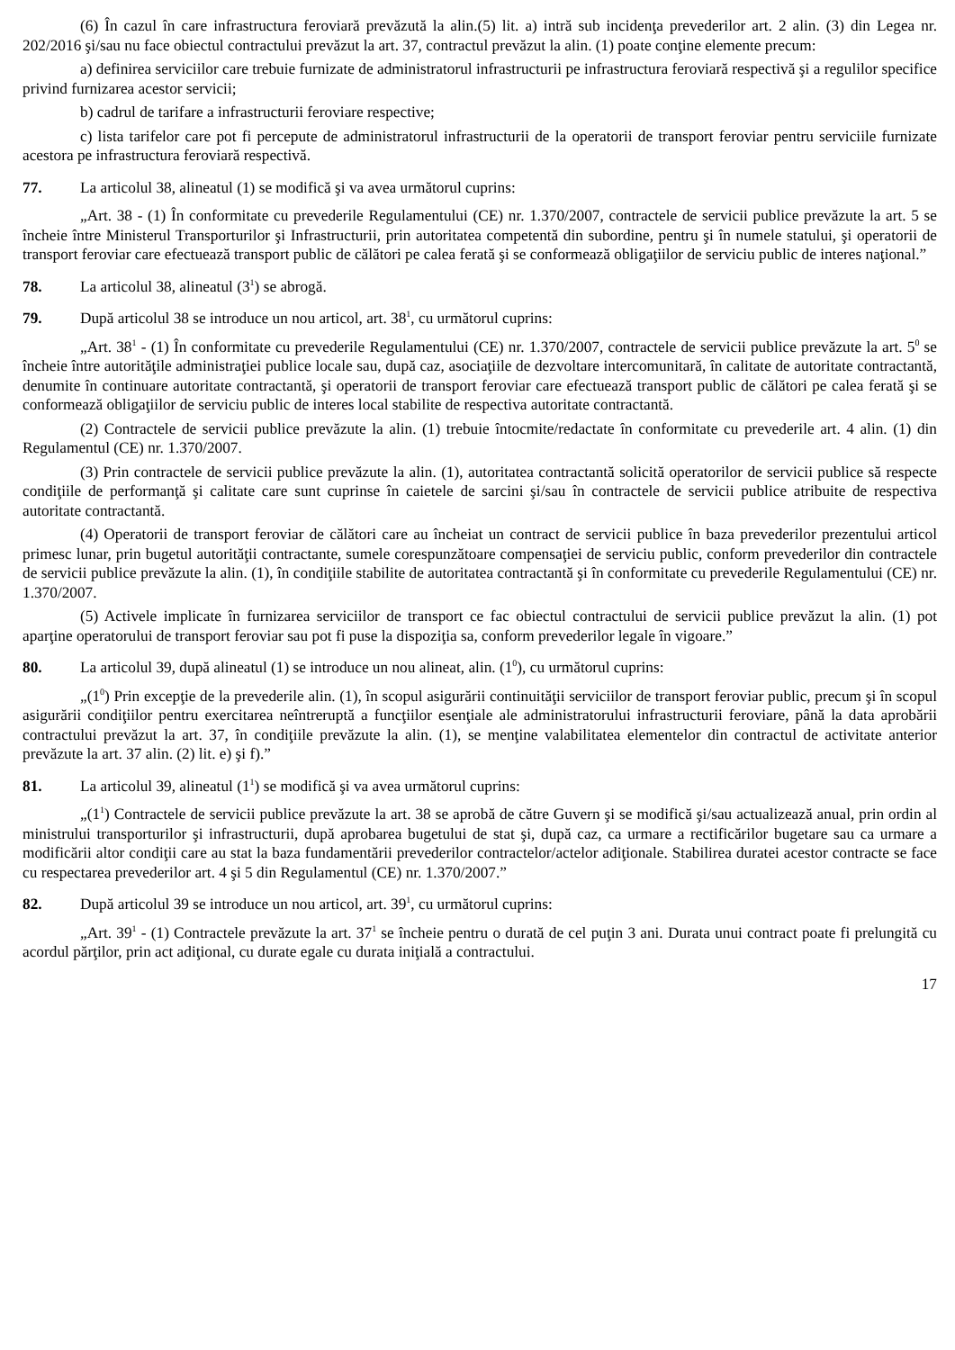(6) În cazul în care infrastructura feroviară prevăzută la alin.(5) lit. a) intră sub incidenţa prevederilor art. 2 alin. (3) din Legea nr. 202/2016 şi/sau nu face obiectul contractului prevăzut la art. 37, contractul prevăzut la alin. (1) poate conţine elemente precum:
a) definirea serviciilor care trebuie furnizate de administratorul infrastructurii pe infrastructura feroviară respectivă şi a regulilor specifice privind furnizarea acestor servicii;
b) cadrul de tarifare a infrastructurii feroviare respective;
c) lista tarifelor care pot fi percepute de administratorul infrastructurii de la operatorii de transport feroviar pentru serviciile furnizate acestora pe infrastructura feroviară respectivă.
77. La articolul 38, alineatul (1) se modifică şi va avea următorul cuprins:
„Art. 38 - (1) În conformitate cu prevederile Regulamentului (CE) nr. 1.370/2007, contractele de servicii publice prevăzute la art. 5 se încheie între Ministerul Transporturilor şi Infrastructurii, prin autoritatea competentă din subordine, pentru şi în numele statului, şi operatorii de transport feroviar care efectuează transport public de călători pe calea ferată şi se conformează obligaţiilor de serviciu public de interes naţional.”
78. La articolul 38, alineatul (3<sup>1</sup>) se abrogă.
79. După articolul 38 se introduce un nou articol, art. 38<sup>1</sup>, cu următorul cuprins:
„Art. 38<sup>1</sup> - (1) În conformitate cu prevederile Regulamentului (CE) nr. 1.370/2007, contractele de servicii publice prevăzute la art. 5<sup>0</sup> se încheie între autorităţile administraţiei publice locale sau, după caz, asociaţiile de dezvoltare intercomunitară, în calitate de autoritate contractantă, denumite în continuare autoritate contractantă, şi operatorii de transport feroviar care efectuează transport public de călători pe calea ferată şi se conformează obligaţiilor de serviciu public de interes local stabilite de respectiva autoritate contractantă.
(2) Contractele de servicii publice prevăzute la alin. (1) trebuie întocmite/redactate în conformitate cu prevederile art. 4 alin. (1) din Regulamentul (CE) nr. 1.370/2007.
(3) Prin contractele de servicii publice prevăzute la alin. (1), autoritatea contractantă solicită operatorilor de servicii publice să respecte condiţiile de performanţă şi calitate care sunt cuprinse în caietele de sarcini şi/sau în contractele de servicii publice atribuite de respectiva autoritate contractantă.
(4) Operatorii de transport feroviar de călători care au încheiat un contract de servicii publice în baza prevederilor prezentului articol primesc lunar, prin bugetul autorităţii contractante, sumele corespunzătoare compensaţiei de serviciu public, conform prevederilor din contractele de servicii publice prevăzute la alin. (1), în condiţiile stabilite de autoritatea contractantă şi în conformitate cu prevederile Regulamentului (CE) nr. 1.370/2007.
(5) Activele implicate în furnizarea serviciilor de transport ce fac obiectul contractului de servicii publice prevăzut la alin. (1) pot aparţine operatorului de transport feroviar sau pot fi puse la dispoziţia sa, conform prevederilor legale în vigoare.”
80. La articolul 39, după alineatul (1) se introduce un nou alineat, alin. (1<sup>0</sup>), cu următorul cuprins:
„(1<sup>0</sup>) Prin excepţie de la prevederile alin. (1), în scopul asigurării continuităţii serviciilor de transport feroviar public, precum şi în scopul asigurării condiţiilor pentru exercitarea neîntreruptă a funcţiilor esenţiale ale administratorului infrastructurii feroviare, până la data aprobării contractului prevăzut la art. 37, în condiţiile prevăzute la alin. (1), se menţine valabilitatea elementelor din contractul de activitate anterior prevăzute la art. 37 alin. (2) lit. e) şi f).”
81. La articolul 39, alineatul (1<sup>1</sup>) se modifică şi va avea următorul cuprins:
„(1<sup>1</sup>) Contractele de servicii publice prevăzute la art. 38 se aprobă de către Guvern şi se modifică şi/sau actualizează anual, prin ordin al ministrului transporturilor şi infrastructurii, după aprobarea bugetului de stat şi, după caz, ca urmare a rectificărilor bugetare sau ca urmare a modificării altor condiţii care au stat la baza fundamentării prevederilor contractelor/actelor adiţionale. Stabilirea duratei acestor contracte se face cu respectarea prevederilor art. 4 şi 5 din Regulamentul (CE) nr. 1.370/2007.”
82. După articolul 39 se introduce un nou articol, art. 39<sup>1</sup>, cu următorul cuprins:
„Art. 39<sup>1</sup> - (1) Contractele prevăzute la art. 37<sup>1</sup> se încheie pentru o durată de cel puţin 3 ani. Durata unui contract poate fi prelungită cu acordul părţilor, prin act adiţional, cu durate egale cu durata iniţială a contractului.
17